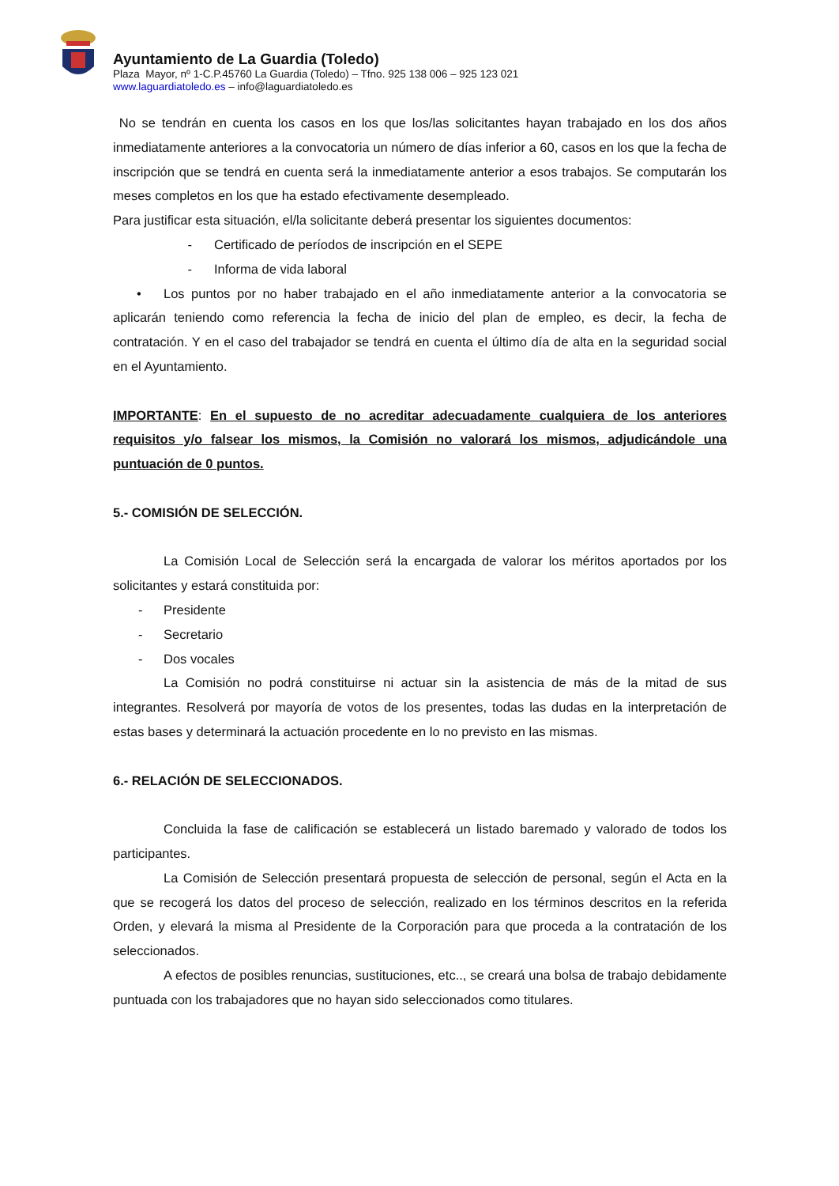Ayuntamiento de La Guardia (Toledo)
Plaza Mayor, nº 1-C.P.45760 La Guardia (Toledo) – Tfno. 925 138 006 – 925 123 021
www.laguardiatoledo.es – info@laguardiatoledo.es
No se tendrán en cuenta los casos en los que los/las solicitantes hayan trabajado en los dos años inmediatamente anteriores a la convocatoria un número de días inferior a 60, casos en los que la fecha de inscripción que se tendrá en cuenta será la inmediatamente anterior a esos trabajos. Se computarán los meses completos en los que ha estado efectivamente desempleado.
Para justificar esta situación, el/la solicitante deberá presentar los siguientes documentos:
- Certificado de períodos de inscripción en el SEPE
- Informa de vida laboral
• Los puntos por no haber trabajado en el año inmediatamente anterior a la convocatoria se aplicarán teniendo como referencia la fecha de inicio del plan de empleo, es decir, la fecha de contratación. Y en el caso del trabajador se tendrá en cuenta el último día de alta en la seguridad social en el Ayuntamiento.
IMPORTANTE: En el supuesto de no acreditar adecuadamente cualquiera de los anteriores requisitos y/o falsear los mismos, la Comisión no valorará los mismos, adjudicándole una puntuación de 0 puntos.
5.- COMISIÓN DE SELECCIÓN.
La Comisión Local de Selección será la encargada de valorar los méritos aportados por los solicitantes y estará constituida por:
- Presidente
- Secretario
- Dos vocales
La Comisión no podrá constituirse ni actuar sin la asistencia de más de la mitad de sus integrantes. Resolverá por mayoría de votos de los presentes, todas las dudas en la interpretación de estas bases y determinará la actuación procedente en lo no previsto en las mismas.
6.- RELACIÓN DE SELECCIONADOS.
Concluida la fase de calificación se establecerá un listado baremado y valorado de todos los participantes.
La Comisión de Selección presentará propuesta de selección de personal, según el Acta en la que se recogerá los datos del proceso de selección, realizado en los términos descritos en la referida Orden, y elevará la misma al Presidente de la Corporación para que proceda a la contratación de los seleccionados.
A efectos de posibles renuncias, sustituciones, etc.., se creará una bolsa de trabajo debidamente puntuada con los trabajadores que no hayan sido seleccionados como titulares.